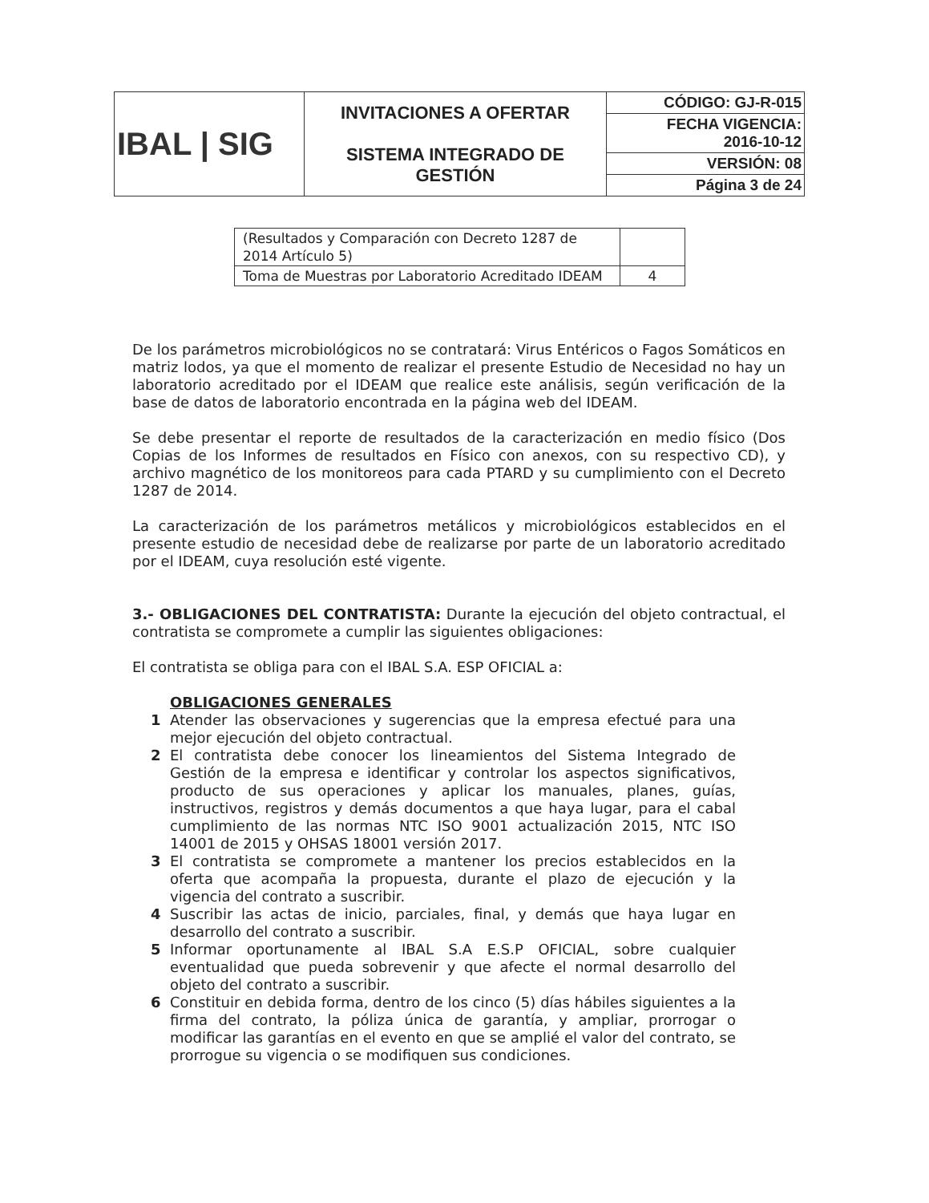| IBAL / SIG | INVITACIONES A OFERTAR SISTEMA INTEGRADO DE GESTIÓN | CÓDIGO: GJ-R-015 |
| | | FECHA VIGENCIA: 2016-10-12 |
| | | VERSIÓN: 08 |
| | | Página 3 de 24 |
| (Resultados y Comparación con Decreto 1287 de 2014 Artículo 5) | |
| Toma de Muestras por Laboratorio Acreditado IDEAM | 4 |
De los parámetros microbiológicos no se contratará: Virus Entéricos o Fagos Somáticos en matriz lodos, ya que el momento de realizar el presente Estudio de Necesidad no hay un laboratorio acreditado por el IDEAM que realice este análisis, según verificación de la base de datos de laboratorio encontrada en la página web del IDEAM.
Se debe presentar el reporte de resultados de la caracterización en medio físico (Dos Copias de los Informes de resultados en Físico con anexos, con su respectivo CD), y archivo magnético de los monitoreos para cada PTARD y su cumplimiento con el Decreto 1287 de 2014.
La caracterización de los parámetros metálicos y microbiológicos establecidos en el presente estudio de necesidad debe de realizarse por parte de un laboratorio acreditado por el IDEAM, cuya resolución esté vigente.
3.- OBLIGACIONES DEL CONTRATISTA: Durante la ejecución del objeto contractual, el contratista se compromete a cumplir las siguientes obligaciones:
El contratista se obliga para con el IBAL S.A. ESP OFICIAL a:
OBLIGACIONES GENERALES
1 Atender las observaciones y sugerencias que la empresa efectué para una mejor ejecución del objeto contractual.
2 El contratista debe conocer los lineamientos del Sistema Integrado de Gestión de la empresa e identificar y controlar los aspectos significativos, producto de sus operaciones y aplicar los manuales, planes, guías, instructivos, registros y demás documentos a que haya lugar, para el cabal cumplimiento de las normas NTC ISO 9001 actualización 2015, NTC ISO 14001 de 2015 y OHSAS 18001 versión 2017.
3 El contratista se compromete a mantener los precios establecidos en la oferta que acompaña la propuesta, durante el plazo de ejecución y la vigencia del contrato a suscribir.
4 Suscribir las actas de inicio, parciales, final, y demás que haya lugar en desarrollo del contrato a suscribir.
5 Informar oportunamente al IBAL S.A E.S.P OFICIAL, sobre cualquier eventualidad que pueda sobrevenir y que afecte el normal desarrollo del objeto del contrato a suscribir.
6 Constituir en debida forma, dentro de los cinco (5) días hábiles siguientes a la firma del contrato, la póliza única de garantía, y ampliar, prorrogar o modificar las garantías en el evento en que se amplié el valor del contrato, se prorrogue su vigencia o se modifiquen sus condiciones.